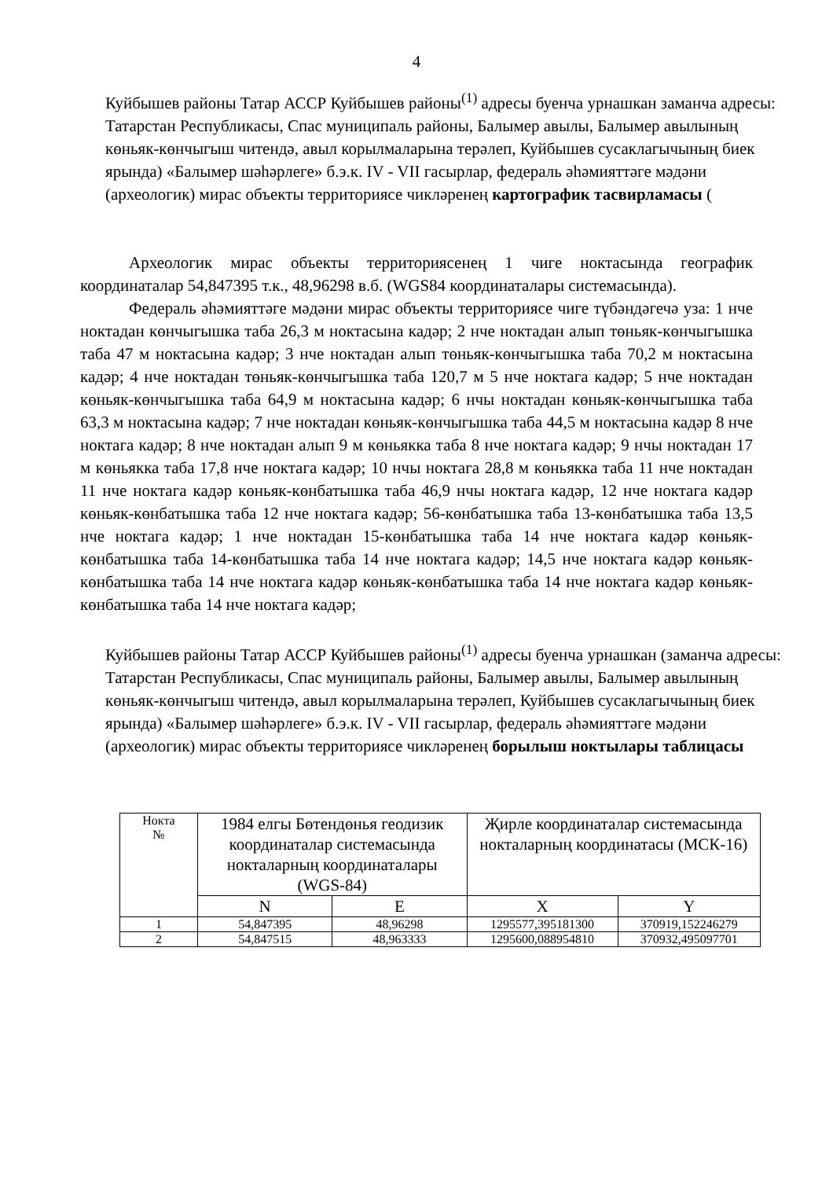4
Куйбышев районы Татар АССР Куйбышев районы<sup>(1)</sup> адресы буенча урнашкан заманча адресы: Татарстан Республикасы, Спас муниципаль районы, Балымер авылы, Балымер авылының көньяк-көнчыгыш читендә, авыл корылмаларына терәлеп, Куйбышев сусаклагычының биек ярында) «Балымер шәһәрлеге» б.э.к. IV - VII гасырлар, федераль әһәмияттәге мәдәни (археологик) мирас объекты территориясе чикләренең картографик тасвирламасы (
Археологик мирас объекты территориясенең 1 чиге ноктасында географик координаталар 54,847395 т.к., 48,96298 в.б. (WGS84 координаталары системасында).
Федераль әһәмияттәге мәдәни мирас объекты территориясе чиге түбәндәгечә уза: 1 нче ноктадан көнчыгышка таба 26,3 м ноктасына кадәр; 2 нче ноктадан алып төньяк-көнчыгышка таба 47 м ноктасына кадәр; 3 нче ноктадан алып төньяк-көнчыгышка таба 70,2 м ноктасына кадәр; 4 нче ноктадан төньяк-көнчыгышка таба 120,7 м 5 нче ноктага кадәр; 5 нче ноктадан көньяк-көнчыгышка таба 64,9 м ноктасына кадәр; 6 нчы ноктадан көньяк-көнчыгышка таба 63,3 м ноктасына кадәр; 7 нче ноктадан көньяк-көнчыгышка таба 44,5 м ноктасына кадәр 8 нче ноктага кадәр; 8 нче ноктадан алып 9 м көньякка таба 8 нче ноктага кадәр; 9 нчы ноктадан 17 м көньякка таба 17,8 нче ноктага кадәр; 10 нчы ноктага 28,8 м көньякка таба 11 нче ноктадан 11 нче ноктага кадәр көньяк-көнбатышка таба 46,9 нчы ноктага кадәр, 12 нче ноктага кадәр көньяк-көнбатышка таба 12 нче ноктага кадәр; 56-көнбатышка таба 13-көнбатышка таба 13,5 нче ноктага кадәр; 1 нче ноктадан 15-көнбатышка таба 14 нче ноктага кадәр көньяк-көнбатышка таба 14-көнбатышка таба 14 нче ноктага кадәр; 14,5 нче ноктага кадәр көньяк-көнбатышка таба 14 нче ноктага кадәр көньяк-көнбатышка таба 14 нче ноктага кадәр көньяк-көнбатышка таба 14 нче ноктага кадәр;
Куйбышев районы Татар АССР Куйбышев районы<sup>(1)</sup> адресы буенча урнашкан (заманча адресы: Татарстан Республикасы, Спас муниципаль районы, Балымер авылы, Балымер авылының көньяк-көнчыгыш читендә, авыл корылмаларына терәлеп, Куйбышев сусаклагычының биек ярында) «Балымер шәһәрлеге» б.э.к. IV - VII гасырлар, федераль әһәмияттәге мәдәни (археологик) мирас объекты территориясе чикләренең борылыш ноктылары таблицасы
| Нокта № | 1984 елгы Бөтендөнья геодизик координаталар системасында ноктaларның координаталары (WGS-84) | | Җирле координаталар системасында нокталарның координатасы (МСК-16) | |
| --- | --- | --- | --- | --- |
| | N | E | X | Y |
| 1 | 54,847395 | 48,96298 | 1295577,395181300 | 370919,152246279 |
| 2 | 54,847515 | 48,963333 | 1295600,088954810 | 370932,495097701 |